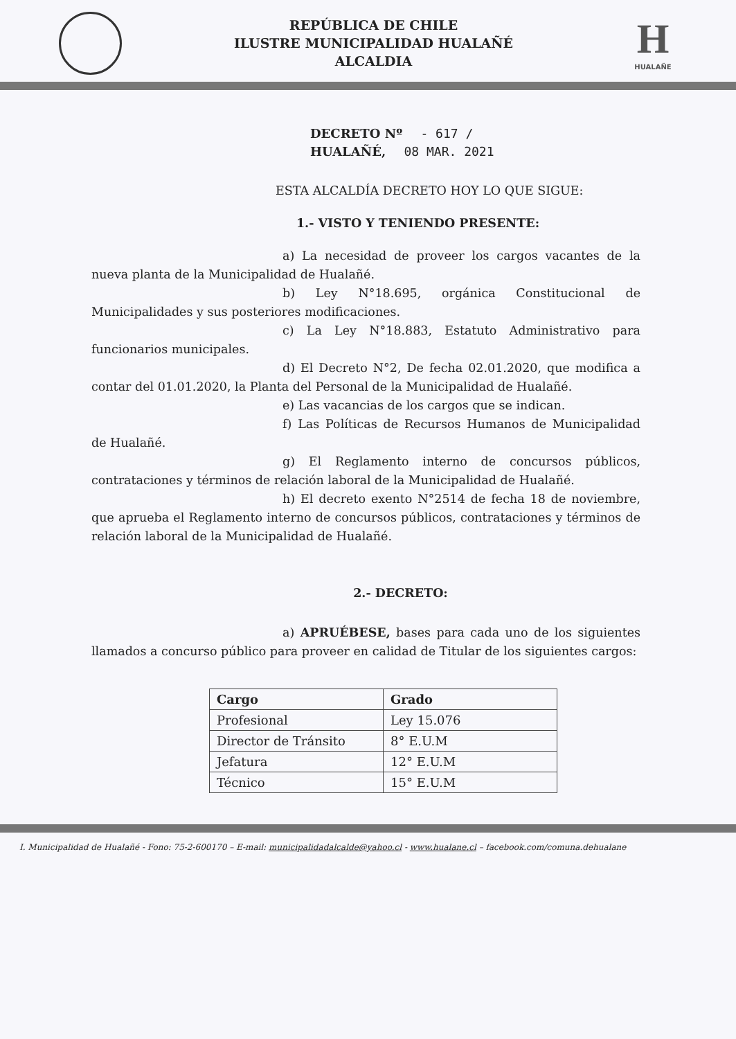REPÚBLICA DE CHILE
ILUSTRE MUNICIPALIDAD HUALAÑÉ
ALCALDIA
H
HUALAÑE
DECRETO Nº - 617 /
HUALAÑÉ, 08 MAR. 2021
ESTA ALCALDÍA DECRETO HOY LO QUE SIGUE:
1.- VISTO Y TENIENDO PRESENTE:
a) La necesidad de proveer los cargos vacantes de la nueva planta de la Municipalidad de Hualañé.
b) Ley N°18.695, orgánica Constitucional de Municipalidades y sus posteriores modificaciones.
c) La Ley N°18.883, Estatuto Administrativo para funcionarios municipales.
d) El Decreto N°2, De fecha 02.01.2020, que modifica a contar del 01.01.2020, la Planta del Personal de la Municipalidad de Hualañé.
e) Las vacancias de los cargos que se indican.
f) Las Políticas de Recursos Humanos de Municipalidad de Hualañé.
g) El Reglamento interno de concursos públicos, contrataciones y términos de relación laboral de la Municipalidad de Hualañé.
h) El decreto exento N°2514 de fecha 18 de noviembre, que aprueba el Reglamento interno de concursos públicos, contrataciones y términos de relación laboral de la Municipalidad de Hualañé.
2.- DECRETO:
a) APRUÉBESE, bases para cada uno de los siguientes llamados a concurso público para proveer en calidad de Titular de los siguientes cargos:
| Cargo | Grado |
| --- | --- |
| Profesional | Ley 15.076 |
| Director de Tránsito | 8° E.U.M |
| Jefatura | 12° E.U.M |
| Técnico | 15° E.U.M |
I. Municipalidad de Hualañé - Fono: 75-2-600170 – E-mail: municipalidadalcalde@yahoo.cl - www.hualane.cl – facebook.com/comuna.dehualane